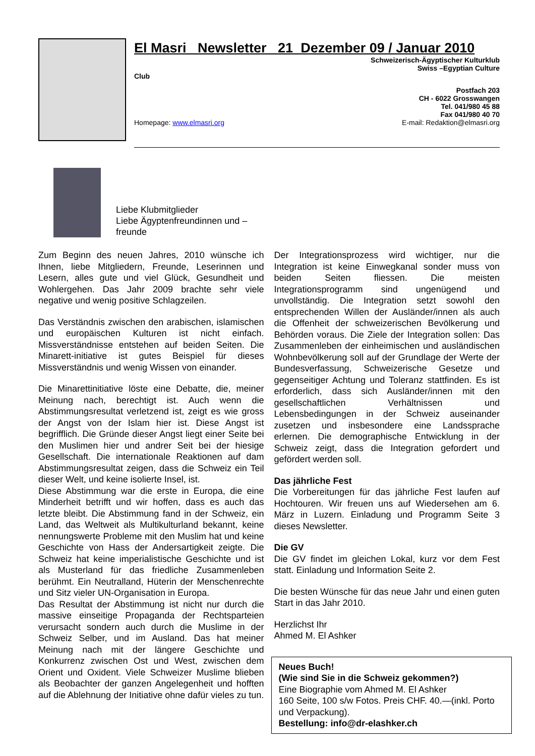El Masri Newsletter 21 Dezember 09 / Januar 2010
Schweizerisch-Ägyptischer Kulturklub
Swiss –Egyptian Culture
Club
Postfach 203
CH - 6022 Grosswangen
Tel. 041/980 45 88
Fax 041/980 40 70
Homepage: www.elmasri.org E-mail: Redaktion@elmasri.org
Liebe Klubmitglieder
Liebe Ägyptenfreundinnen und –
freunde
Zum Beginn des neuen Jahres, 2010 wünsche ich Ihnen, liebe Mitgliedern, Freunde, Leserinnen und Lesern, alles gute und viel Glück, Gesundheit und Wohlergehen. Das Jahr 2009 brachte sehr viele negative und wenig positive Schlagzeilen.
Das Verständnis zwischen den arabischen, islamischen und europäischen Kulturen ist nicht einfach. Missverständnisse entstehen auf beiden Seiten. Die Minarett-initiative ist gutes Beispiel für dieses Missverständnis und wenig Wissen von einander.
Die Minarettinitiative löste eine Debatte, die, meiner Meinung nach, berechtigt ist. Auch wenn die Abstimmungsresultat verletzend ist, zeigt es wie gross der Angst von der Islam hier ist. Diese Angst ist begrifflich. Die Gründe dieser Angst liegt einer Seite bei den Muslimen hier und andrer Seit bei der hiesige Gesellschaft. Die internationale Reaktionen auf dam Abstimmungsresultat zeigen, dass die Schweiz ein Teil dieser Welt, und keine isolierte Insel, ist.
Diese Abstimmung war die erste in Europa, die eine Minderheit betrifft und wir hoffen, dass es auch das letzte bleibt. Die Abstimmung fand in der Schweiz, ein Land, das Weltweit als Multikulturland bekannt, keine nennungswerte Probleme mit den Muslim hat und keine Geschichte von Hass der Andersartigkeit zeigte. Die Schweiz hat keine imperialistische Geschichte und ist als Musterland für das friedliche Zusammenleben berühmt. Ein Neutralland, Hüterin der Menschenrechte und Sitz vieler UN-Organisation in Europa.
Das Resultat der Abstimmung ist nicht nur durch die massive einseitige Propaganda der Rechtsparteien verursacht sondern auch durch die Muslime in der Schweiz Selber, und im Ausland. Das hat meiner Meinung nach mit der längere Geschichte und Konkurrenz zwischen Ost und West, zwischen dem Orient und Oxident. Viele Schweizer Muslime blieben als Beobachter der ganzen Angelegenheit und hofften auf die Ablehnung der Initiative ohne dafür vieles zu tun.
Der Integrationsprozess wird wichtiger, nur die Integration ist keine Einwegkanal sonder muss von beiden Seiten fliessen. Die meisten Integrationsprogramm sind ungenügend und unvollständig. Die Integration setzt sowohl den entsprechenden Willen der Ausländer/innen als auch die Offenheit der schweizerischen Bevölkerung und Behörden voraus. Die Ziele der Integration sollen: Das Zusammenleben der einheimischen und ausländischen Wohnbevölkerung soll auf der Grundlage der Werte der Bundesverfassung, Schweizerische Gesetze und gegenseitiger Achtung und Toleranz stattfinden. Es ist erforderlich, dass sich Ausländer/innen mit den gesellschaftlichen Verhältnissen und Lebensbedingungen in der Schweiz auseinander zusetzen und insbesondere eine Landssprache erlernen. Die demographische Entwicklung in der Schweiz zeigt, dass die Integration gefordert und gefördert werden soll.
Das jährliche Fest
Die Vorbereitungen für das jährliche Fest laufen auf Hochtouren. Wir freuen uns auf Wiedersehen am 6. März in Luzern. Einladung und Programm Seite 3 dieses Newsletter.
Die GV
Die GV findet im gleichen Lokal, kurz vor dem Fest statt. Einladung und Information Seite 2.
Die besten Wünsche für das neue Jahr und einen guten Start in das Jahr 2010.
Herzlichst Ihr
Ahmed M. El Ashker
Neues Buch!
(Wie sind Sie in die Schweiz gekommen?)
Eine Biographie vom Ahmed M. El Ashker
160 Seite, 100 s/w Fotos. Preis CHF. 40.—(inkl. Porto und Verpackung).
Bestellung: info@dr-elashker.ch